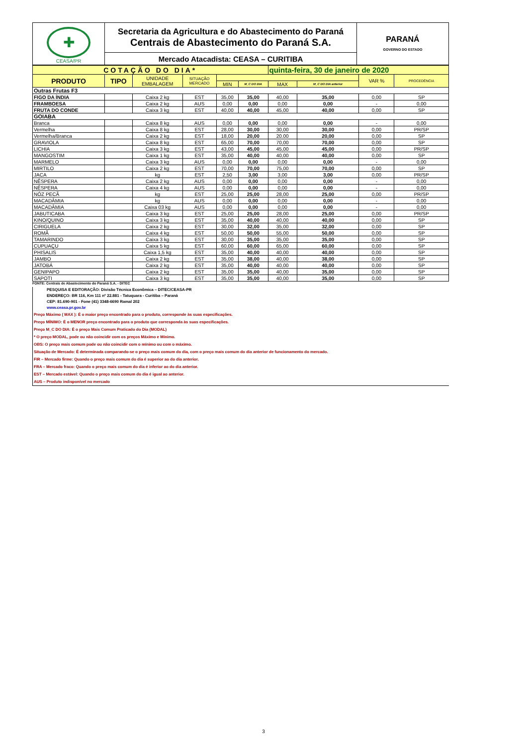| ✚ CEASA/PR | Secretaria da Agricultura e do Abastecimento do Paraná Centrais de Abastecimento do Paraná S.A. | PARANÁ GOVERNO DO ESTADO |
| | Mercado Atacadista: CEASA – CURITIBA | |
| COTAÇÃO DO DIA* | | | | | | quinta-feira, 30 de janeiro de 2020 | | | |
| PRODUTO | TIPO | UNIDADE EMBALAGEM | SITUAÇÃO MERCADO | | | | | VAR % | PROCEDÊNCIA |
| | | | | MIN | M_C DO DIA | MAX | M_C DO DIA anterior | | |
| Outras Frutas F3 | | | | | | | | | |
| FIGO DA ÍNDIA | | Caixa 2 kg | EST | 35,00 | 35,00 | 40,00 | 35,00 | 0,00 | SP |
| FRAMBOESA | | Caixa 2 kg | AUS | 0,00 | 0,00 | 0,00 | 0,00 | - | 0,00 |
| FRUTA DO CONDE | | Caixa 3 kg | EST | 40,00 | 40,00 | 45,00 | 40,00 | 0,00 | SP |
| GOIABA | | | | | | | | | |
| Branca | | Caixa 8 kg | AUS | 0,00 | 0,00 | 0,00 | 0,00 | - | 0,00 |
| Vermelha | | Caixa 8 kg | EST | 28,00 | 30,00 | 30,00 | 30,00 | 0,00 | PR/SP |
| Vermelha/Branca | | Caixa 2 kg | EST | 18,00 | 20,00 | 20.00 | 20,00 | 0,00 | SP |
| GRAVIOLA | | Caixa 8 kg | EST | 65,00 | 70,00 | 70,00 | 70,00 | 0,00 | SP |
| LICHIA | | Caixa 3 kg | EST | 43,00 | 45,00 | 45,00 | 45,00 | 0,00 | PR/SP |
| MANGOSTIM | | Caixa 1 kg | EST | 35,00 | 40,00 | 40,00 | 40,00 | 0,00 | SP |
| MARMELO | | Caixa 3 kg | AUS | 0,00 | 0,00 | 0,00 | 0,00 | - | 0,00 |
| MIRTILO | | Caixa 2 kg | EST | 70,00 | 70,00 | 75,00 | 70,00 | 0,00 | SP |
| JACA | | kg | EST | 2,50 | 3,00 | 3,00 | 3,00 | 0,00 | PR/SP |
| NÊSPERA | | Caixa 2 kg | AUS | 0,00 | 0,00 | 0,00 | 0,00 | - | 0,00 |
| NÊSPERA | | Caixa 4 kg | AUS | 0,00 | 0,00 | 0,00 | 0,00 | - | 0,00 |
| NÓZ PECÃ | | kg | EST | 25,00 | 25,00 | 28,00 | 25,00 | 0,00 | PR/SP |
| MACADÂMIA | | kg | AUS | 0,00 | 0,00 | 0,00 | 0,00 | - | 0,00 |
| MACADÂMIA | | Caixa 03 kg | AUS | 0,00 | 0,00 | 0,00 | 0,00 | - | 0,00 |
| JABUTICABA | | Caixa 3 kg | EST | 25,00 | 25,00 | 28,00 | 25,00 | 0,00 | PR/SP |
| KINO/QUINO | | Caixa 3 kg | EST | 35,00 | 40,00 | 40,00 | 40,00 | 0,00 | SP |
| CIRIGUELA | | Caixa 2 kg | EST | 30,00 | 32,00 | 35,00 | 32,00 | 0,00 | SP |
| ROMÃ | | Caixa 4 kg | EST | 50,00 | 50,00 | 55,00 | 50,00 | 0,00 | SP |
| TAMARINDO | | Caixa 3 kg | EST | 30,00 | 35,00 | 35,00 | 35,00 | 0,00 | SP |
| CUPUAÇU | | Caixa 5 kg | EST | 60,00 | 60,00 | 65,00 | 60,00 | 0,00 | SP |
| PHISALIS | | Caixa 1,5 kg | EST | 35,00 | 40,00 | 40,00 | 40,00 | 0,00 | SP |
| JAMBO | | Caixa 2 kg | EST | 35,00 | 38,00 | 40,00 | 38,00 | 0,00 | SP |
| JATOBÁ | | Caixa 2 kg | EST | 35,00 | 40,00 | 40,00 | 40,00 | 0,00 | SP |
| GENIPAPO | | Caixa 2 kg | EST | 35,00 | 35,00 | 40,00 | 35,00 | 0,00 | SP |
| SAPOTI | | Caixa 3 kg | EST | 35,00 | 35,00 | 40,00 | 35,00 | 0,00 | SP |
FONTE: Centrais de Abastecimento do Paraná S.A. - DITEC
PESQUISA E EDITORAÇÃO: Divisão Técnica Econômica – DITEC/CEASA-PR
ENDEREÇO: BR 116, Km 111 nº 22.881 - Tatuquara - Curitiba – Paraná
CEP: 81.690-901 - Fone (41) 3348-6690 Ramal 202
www.ceasa.pr.gov.br
Preço Máximo ( MAX ): É o maior preço encontrado para o produto, corresponde às suas especificações.
Preço MÍNIMO: É o MENOR preço encontrado para o produto que corresponda às suas especificações.
Preço M_C DO DIA: É o preço Mais Comum Praticado do Dia (MODAL)
* O preço MODAL, pode ou não coincidir com os preços Máximo e Mínimo.
OBS: O preço mais comum pode ou não coincidir com o mínimo ou com o máximo.
Situação de Mercado: É determinada comparando-se o preço mais comum do dia, com o preço mais comum do dia anterior de funcionamento do mercado.
FIR – Mercado firme: Quando o preço mais comum do dia é superior ao do dia anterior.
FRA – Mercado fraco: Quando o preço mais comum do dia é inferior ao do dia anterior.
EST – Mercado estável: Quando o preço mais comum do dia é igual ao anterior.
AUS – Produto indisponível no mercado
3